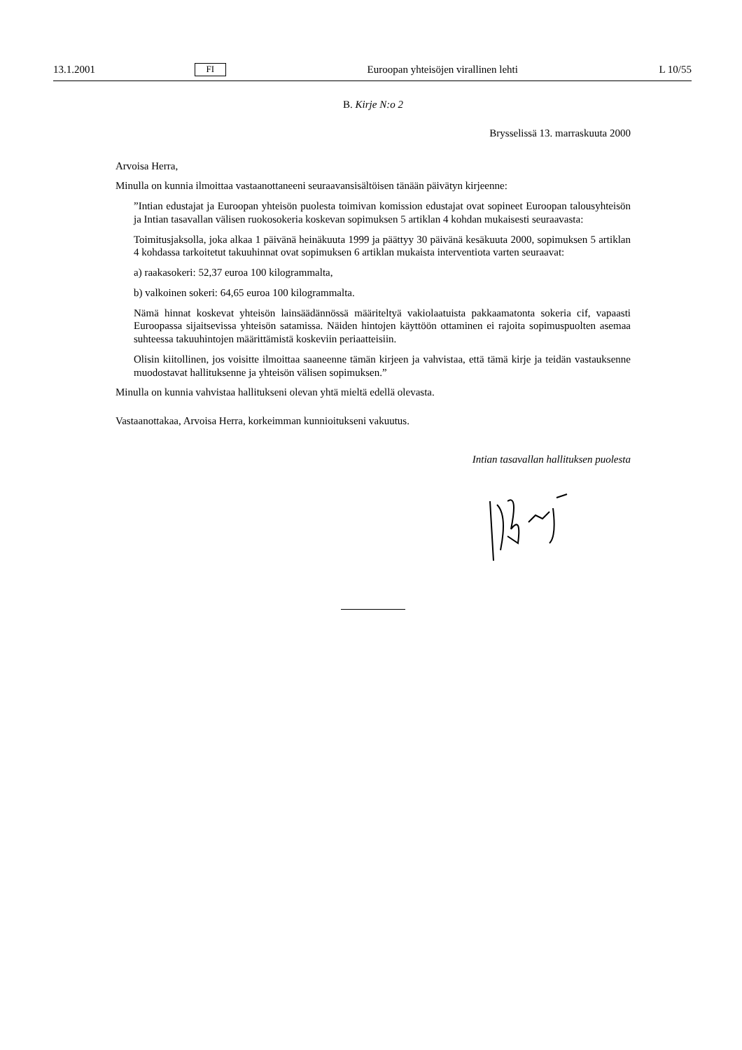13.1.2001 FI Euroopan yhteisöjen virallinen lehti L 10/55
B. Kirje N:o 2
Brysselissä 13. marraskuuta 2000
Arvoisa Herra,
Minulla on kunnia ilmoittaa vastaanottaneeni seuraavansisältöisen tänään päivätyn kirjeenne:
”Intian edustajat ja Euroopan yhteisön puolesta toimivan komission edustajat ovat sopineet Euroopan talousyhteisön ja Intian tasavallan välisen ruokosokeria koskevan sopimuksen 5 artiklan 4 kohdan mukaisesti seuraavasta:
Toimitusjaksolla, joka alkaa 1 päivänä heinäkuuta 1999 ja päättyy 30 päivänä kesäkuuta 2000, sopimuksen 5 artiklan 4 kohdassa tarkoitetut takuuhinnat ovat sopimuksen 6 artiklan mukaista interventiota varten seuraavat:
a) raakasokeri: 52,37 euroa 100 kilogrammalta,
b) valkoinen sokeri: 64,65 euroa 100 kilogrammalta.
Nämä hinnat koskevat yhteisön lainsäädännössä määriteltyä vakiolaatuista pakkaamatonta sokeria cif, vapaasti Euroopassa sijaitsevissa yhteisön satamissa. Näiden hintojen käyttöön ottaminen ei rajoita sopimuspuolten asemaa suhteessa takuuhintojen määrittämistä koskeviin periaatteisiin.
Olisin kiitollinen, jos voisitte ilmoittaa saaneenne tämän kirjeen ja vahvistaa, että tämä kirje ja teidän vastauksenne muodostavat hallituksenne ja yhteisön välisen sopimuksen.”
Minulla on kunnia vahvistaa hallitukseni olevan yhtä mieltä edellä olevasta.
Vastaanottakaa, Arvoisa Herra, korkeimman kunnioitukseni vakuutus.
Intian tasavallan hallituksen puolesta